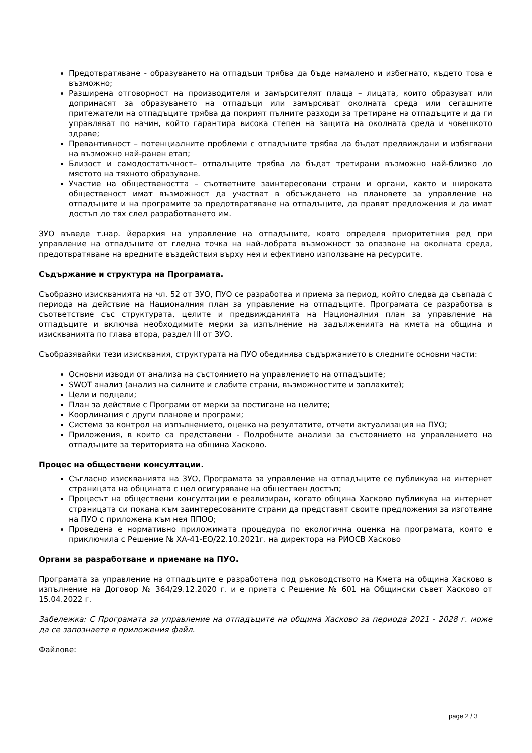Предотвратяване - образуването на отпадъци трябва да бъде намалено и избегнато, където това е възможно;
Разширена отговорност на производителя и замърсителят плаща – лицата, които образуват или допринасят за образуването на отпадъци или замърсяват околната среда или сегашните притежатели на отпадъците трябва да покрият пълните разходи за третиране на отпадъците и да ги управляват по начин, който гарантира висока степен на защита на околната среда и човешкото здраве;
Превантивност – потенциалните проблеми с отпадъците трябва да бъдат предвиждани и избягвани на възможно най-ранен етап;
Близост и самодостатъчност– отпадъците трябва да бъдат третирани възможно най-близко до мястото на тяхното образуване.
Участие на обществеността – съответните заинтересовани страни и органи, както и широката общественост имат възможност да участват в обсъждането на плановете за управление на отпадъците и на програмите за предотвратяване на отпадъците, да правят предложения и да имат достъп до тях след разработването им.
ЗУО въведе т.нар. йерархия на управление на отпадъците, която определя приоритетния ред при управление на отпадъците от гледна точка на най-добрата възможност за опазване на околната среда, предотвратяване на вредните въздействия върху нея и ефективно използване на ресурсите.
Съдържание и структура на Програмата.
Съобразно изискванията на чл. 52 от ЗУО, ПУО се разработва и приема за период, който следва да съвпада с периода на действие на Националния план за управление на отпадъците. Програмата се разработва в съответствие със структурата, целите и предвижданията на Националния план за управление на отпадъците и включва необходимите мерки за изпълнение на задълженията на кмета на община и изискванията по глава втора, раздел III от ЗУО.
Съобразявайки тези изисквания, структурата на ПУО обединява съдържанието в следните основни части:
Основни изводи от анализа на състоянието на управлението на отпадъците;
SWOT анализ (анализ на силните и слабите страни, възможностите и заплахите);
Цели и подцели;
План за действие с Програми от мерки за постигане на целите;
Координация с други планове и програми;
Система за контрол на изпълнението, оценка на резултатите, отчети актуализация на ПУО;
Приложения, в които са представени - Подробните анализи за състоянието на управлението на отпадъците за територията на община Хасково.
Процес на обществени консултации.
Съгласно изискванията на ЗУО, Програмата за управление на отпадъците се публикува на интернет страницата на общината с цел осигуряване на обществен достъп;
Процесът на обществени консултации е реализиран, когато община Хасково публикува на интернет страницата си покана към заинтересованите страни да представят своите предложения за изготвяне на ПУО с приложена към нея ППОО;
Проведена е нормативно приложимата процедура по екологична оценка на програмата, която е приключила с Решение № ХА-41-ЕО/22.10.2021г. на директора на РИОСВ Хасково
Органи за разработване и приемане на ПУО.
Програмата за управление на отпадъците е разработена под ръководството на Кмета на община Хасково в изпълнение на Договор № 364/29.12.2020 г. и е приета с Решение № 601 на Общински съвет Хасково от 15.04.2022 г.
Забележка: С Програмата за управление на отпадъците на община Хасково за периода 2021 - 2028 г. може да се запознаете в приложения файл.
Файлове:
page 2 / 3